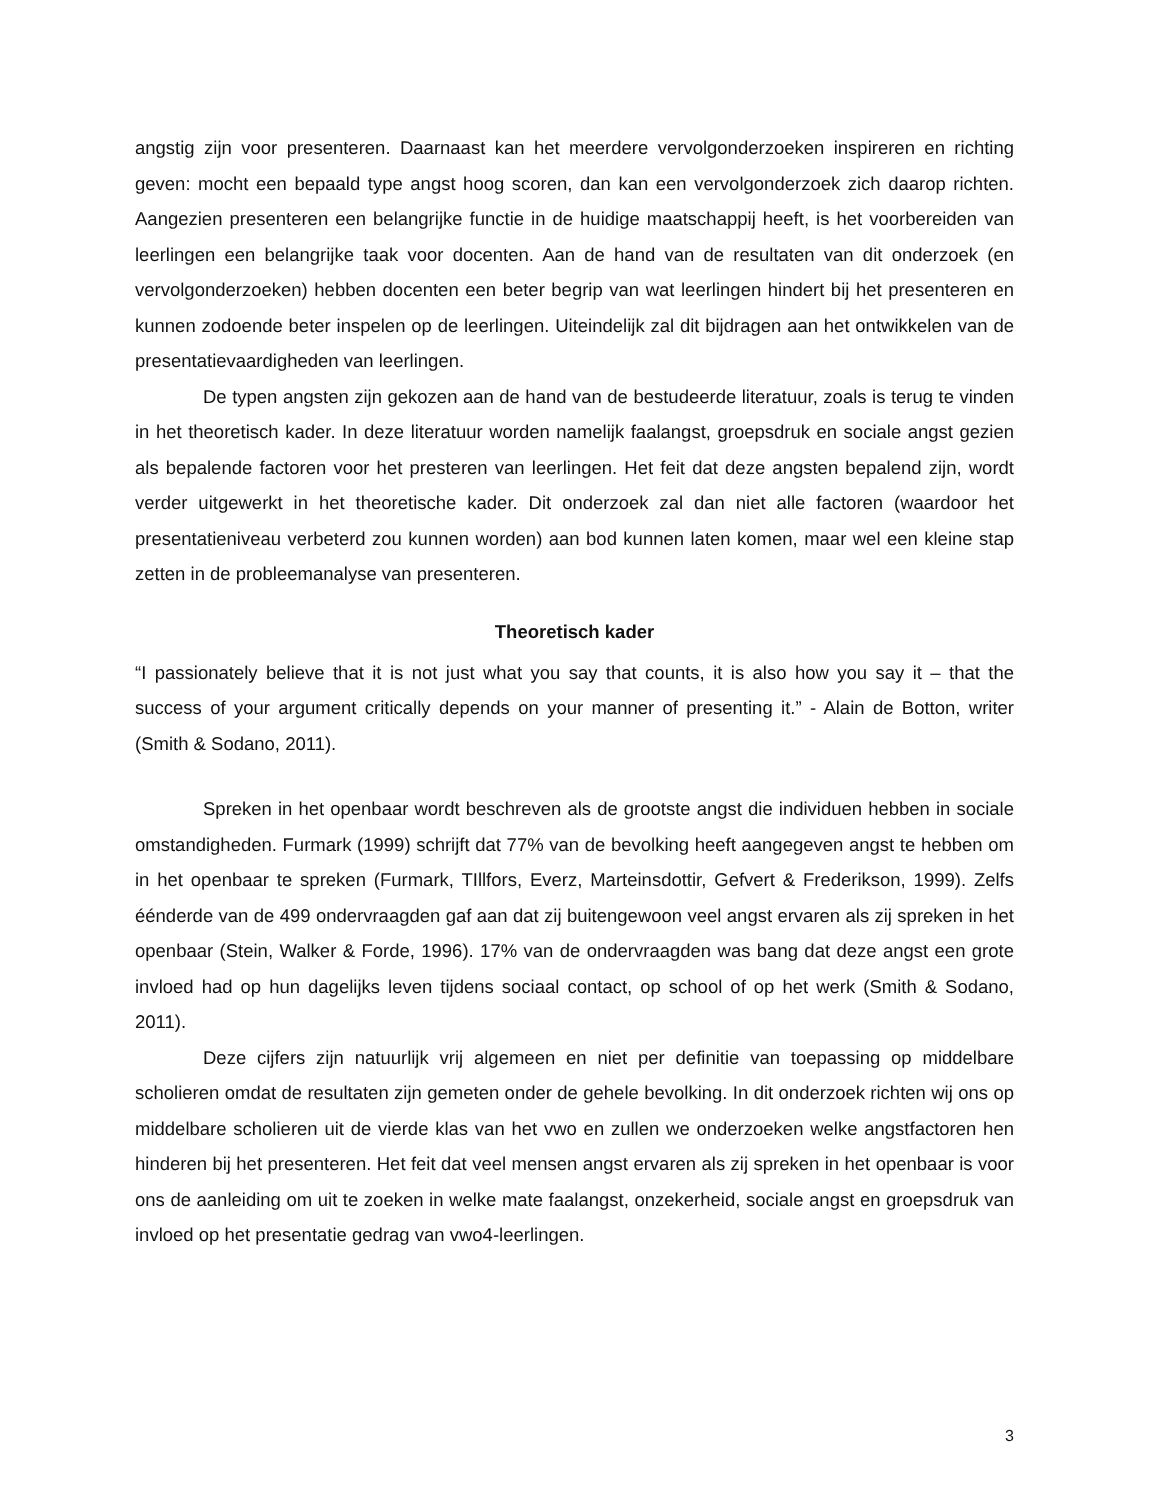angstig zijn voor presenteren. Daarnaast kan het meerdere vervolgonderzoeken inspireren en richting geven: mocht een bepaald type angst hoog scoren, dan kan een vervolgonderzoek zich daarop richten. Aangezien presenteren een belangrijke functie in de huidige maatschappij heeft, is het voorbereiden van leerlingen een belangrijke taak voor docenten. Aan de hand van de resultaten van dit onderzoek (en vervolgonderzoeken) hebben docenten een beter begrip van wat leerlingen hindert bij het presenteren en kunnen zodoende beter inspelen op de leerlingen. Uiteindelijk zal dit bijdragen aan het ontwikkelen van de presentatievaardigheden van leerlingen.
De typen angsten zijn gekozen aan de hand van de bestudeerde literatuur, zoals is terug te vinden in het theoretisch kader. In deze literatuur worden namelijk faalangst, groepsdruk en sociale angst gezien als bepalende factoren voor het presteren van leerlingen. Het feit dat deze angsten bepalend zijn, wordt verder uitgewerkt in het theoretische kader. Dit onderzoek zal dan niet alle factoren (waardoor het presentatieniveau verbeterd zou kunnen worden) aan bod kunnen laten komen, maar wel een kleine stap zetten in de probleemanalyse van presenteren.
Theoretisch kader
“I passionately believe that it is not just what you say that counts, it is also how you say it – that the success of your argument critically depends on your manner of presenting it.” - Alain de Botton, writer (Smith & Sodano, 2011).
Spreken in het openbaar wordt beschreven als de grootste angst die individuen hebben in sociale omstandigheden. Furmark (1999) schrijft dat 77% van de bevolking heeft aangegeven angst te hebben om in het openbaar te spreken (Furmark, TIllfors, Everz, Marteinsdottir, Gefvert & Frederikson, 1999). Zelfs éénderde van de 499 ondervraagden gaf aan dat zij buitengewoon veel angst ervaren als zij spreken in het openbaar (Stein, Walker & Forde, 1996). 17% van de ondervraagden was bang dat deze angst een grote invloed had op hun dagelijks leven tijdens sociaal contact, op school of op het werk (Smith & Sodano, 2011).
Deze cijfers zijn natuurlijk vrij algemeen en niet per definitie van toepassing op middelbare scholieren omdat de resultaten zijn gemeten onder de gehele bevolking. In dit onderzoek richten wij ons op middelbare scholieren uit de vierde klas van het vwo en zullen we onderzoeken welke angstfactoren hen hinderen bij het presenteren. Het feit dat veel mensen angst ervaren als zij spreken in het openbaar is voor ons de aanleiding om uit te zoeken in welke mate faalangst, onzekerheid, sociale angst en groepsdruk van invloed op het presentatie gedrag van vwo4-leerlingen.
3